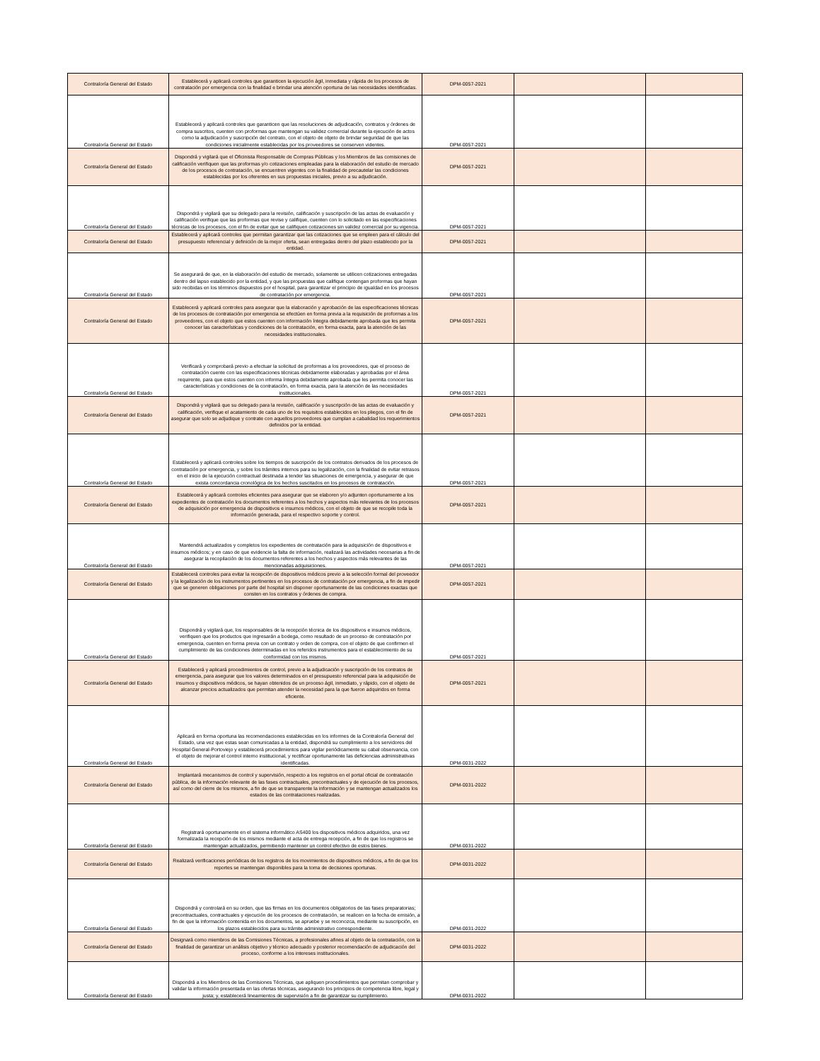| Contraloría General del Estado | Establecerá y aplicará controles que garanticen la ejecución ágil, inmediata y rápida de los procesos de contratación por emergencia con la finalidad e brindar una atención oportuna de las necesidades identificadas. | DPM-0057-2021 | | |
| Contraloría General del Estado | Establecerá y aplicará controles que garanticen que las resoluciones de adjudicación, contratos y órdenes de compra suscritos, cuenten con proformas que mantengan su validez comercial durante la ejecución de actos como la adjudicación y suscripción del contrato, con el objeto de objeto de brindar seguridad de que las condiciones inicialmente establecidas por los proveedores se conserven videntes. | DPM-0057-2021 | | |
| Contraloría General del Estado | Dispondrá y vigilará que el Oficinista Responsable de Compras Públicas y los Miembros de las comisiones de calificación verifiquen que las proformas y/o cotizaciones empleadas para la elaboración del estudio de mercado de los procesos de contratación, se encuentren vigentes con la finalidad de precautelar las condiciones establecidas por los oferentes en sus propuestas iniciales, previo a su adjudicación. | DPM-0057-2021 | | |
| Contraloría General del Estado | Dispondrá y vigilará que su delegado para la revisión, calificación y suscripción de las actas de evaluación y calificación verifique que las proformas que revise y califique, cuenten con lo solicitado en las especificaciones técnicas de los procesos, con el fin de evitar que se califiquen cotizaciones sin validez comercial por su vigencia. | DPM-0057-2021 | | |
| Contraloría General del Estado | Establecerá y aplicará controles que permitan garantizar que las cotizaciones que se empleen para el cálculo del presupuesto referencial y definición de la mejor oferta, sean entregadas dentro del plazo establecido por la entidad. | DPM-0057-2021 | | |
| Contraloría General del Estado | Se asegurará de que, en la elaboración del estudio de mercado, solamente se utilicen cotizaciones entregadas dentro del lapso establecido por la entidad, y que las propuestas que califique contengan proformas que hayan sido recibidas en los términos dispuestos por el hospital, para garantizar el principio de igualdad en los procesos de contratación por emergencia. | DPM-0057-2021 | | |
| Contraloría General del Estado | Establecerá y aplicará controles para asegurar que la elaboración y aprobación de las especificaciones técnicas de los procesos de contratación por emergencia se efectúen en forma previa a la requisición de proformas a los proveedores, con el objeto que estos cuenten con información íntegra debidamente aprobada que les permita conocer las características y condiciones de la contratación, en forma exacta, para la atención de las necesidades institucionales. | DPM-0057-2021 | | |
| Contraloría General del Estado | Verificará y comprobará previo a efectuar la solicitud de proformas a los proveedores, que el proceso de contratación cuente con las especificaciones técnicas debidamente elaboradas y aprobadas por el área requirente, para que estos cuenten con informa íntegra debidamente aprobada que les permita conocer las características y condiciones de la contratación, en forma exacta, para la atención de las necesidades institucionales. | DPM-0057-2021 | | |
| Contraloría General del Estado | Dispondrá y vigilará que su delegado para la revisión, calificación y suscripción de las actas de evaluación y calificación, verifique el acatamiento de cada uno de los requisitos establecidos en los pliegos, con el fin de asegurar que solo se adjudique y contrate con aquellos proveedores que cumplan a cabalidad los requerimientos definidos por la entidad. | DPM-0057-2021 | | |
| Contraloría General del Estado | Establecerá y aplicará controles sobre los tiempos de suscripción de los contratos derivados de los procesos de contratación por emergencia, y sobre los trámites internos para su legalización, con la finalidad de evitar retrasos en el inicio de la ejecución contractual destinada a tender las situaciones de emergencia, y asegurar de que exista concordancia cronológica de los hechos suscitados en los procesos de contratación. | DPM-0057-2021 | | |
| Contraloría General del Estado | Establecerá y aplicará controles eficientes para asegurar que se elaboren y/o adjunten oportunamente a los expedientes de contratación los documentos referentes a los hechos y aspectos más relevantes de los procesos de adquisición por emergencia de dispositivos e insumos médicos, con el objeto de que se recopile toda la información generada, para el respectivo soporte y control. | DPM-0057-2021 | | |
| Contraloría General del Estado | Mantendrá actualizados y completos los expedientes de contratación para la adquisición de dispositivos e insumos médicos; y en caso de que evidencie la falta de información, realizará las actividades necesarias a fin de asegurar la recopilación de los documentos referentes a los hechos y aspectos más relevantes de las mencionadas adquisiciones. | DPM-0057-2021 | | |
| Contraloría General del Estado | Establecerá controles para evitar la recepción de dispositivos médicos previo a la selección formal del proveedor y la legalización de los instrumentos pertinentes en los procesos de contratación por emergencia, a fin de impedir que se generen obligaciones por parte del hospital sin disponer oportunamente de las condiciones exactas que consten en los contratos y órdenes de compra. | DPM-0057-2021 | | |
| Contraloría General del Estado | Dispondrá y vigilará que, los responsables de la recepción técnica de los dispositivos e insumos médicos, verifiquen que los productos que ingresarán a bodega, como resultado de un proceso de contratación por emergencia, cuenten en forma previa con un contrato y orden de compra, con el objeto de que confirmen el cumplimiento de las condiciones determinadas en los referidos instrumentos para el establecimiento de su conformidad con los mismos. | DPM-0057-2021 | | |
| Contraloría General del Estado | Establecerá y aplicará procedimientos de control, previo a la adjudicación y suscripción de los contratos de emergencia, para asegurar que los valores determinados en el presupuesto referencial para la adquisición de insumos y dispositivos médicos, se hayan obtenidos de un proceso ágil, inmediato, y rápido, con el objeto de alcanzar precios actualizados que permitan atender la necesidad para la que fueron adquiridos en forma eficiente. | DPM-0057-2021 | | |
| Contraloría General del Estado | Aplicará en forma oportuna las recomendaciones establecidas en los informes de la Contraloría General del Estado, una vez que estas sean comunicadas a la entidad, dispondrá su cumplimiento a los servidores del Hospital General-Portoviejo y establecerá procedimientos para vigilar periódicamente su cabal observancia, con el objeto de mejorar el control interno institucional, y rectificar oportunamente las deficiencias administrativas identificadas. | DPM-0031-2022 | | |
| Contraloría General del Estado | Implantará mecanismos de control y supervisión, respecto a los registros en el portal oficial de contratación pública, de la información relevante de las fases contractuales, precontractuales y de ejecución de los procesos, así como del cierre de los mismos, a fin de que se transparente la información y se mantengan actualizados los estados de las contrataciones realizadas. | DPM-0031-2022 | | |
| Contraloría General del Estado | Registrará oportunamente en el sistema informático AS400 los dispositivos médicos adquiridos, una vez formalizada la recepción de los mismos mediante el acta de entrega recepción, a fin de que los registros se mantengan actualizados, permitiendo mantener un control efectivo de estos bienes. | DPM-0031-2022 | | |
| Contraloría General del Estado | Realizará verificaciones periódicas de los registros de los movimientos de dispositivos médicos, a fin de que los reportes se mantengan disponibles para la toma de decisiones oportunas. | DPM-0031-2022 | | |
| Contraloría General del Estado | Dispondrá y controlará en su orden, que las firmas en los documentos obligatorios de las fases preparatorias; precontractuales, contractuales y ejecución de los procesos de contratación, se realicen en la fecha de emisión, a fin de que la información contenida en los documentos, se apruebe y se reconozca, mediante su suscripción, en los plazos establecidos para su trámite administrativo correspondiente. | DPM-0031-2022 | | |
| Contraloría General del Estado | Designará como miembros de las Comisiones Técnicas, a profesionales afines al objeto de la contratación, con la finalidad de garantizar un análisis objetivo y técnico adecuado y posterior recomendación de adjudicación del proceso, conforme a los intereses institucionales. | DPM-0031-2022 | | |
| Contraloría General del Estado | Dispondrá a los Miembros de las Comisiones Técnicas, que apliquen procedimientos que permitan comprobar y validar la información presentada en las ofertas técnicas, asegurando los principios de competencia libre, legal y justa; y, establecerá lineamientos de supervisión a fin de garantizar su cumplimiento. | DPM-0031-2022 | | |